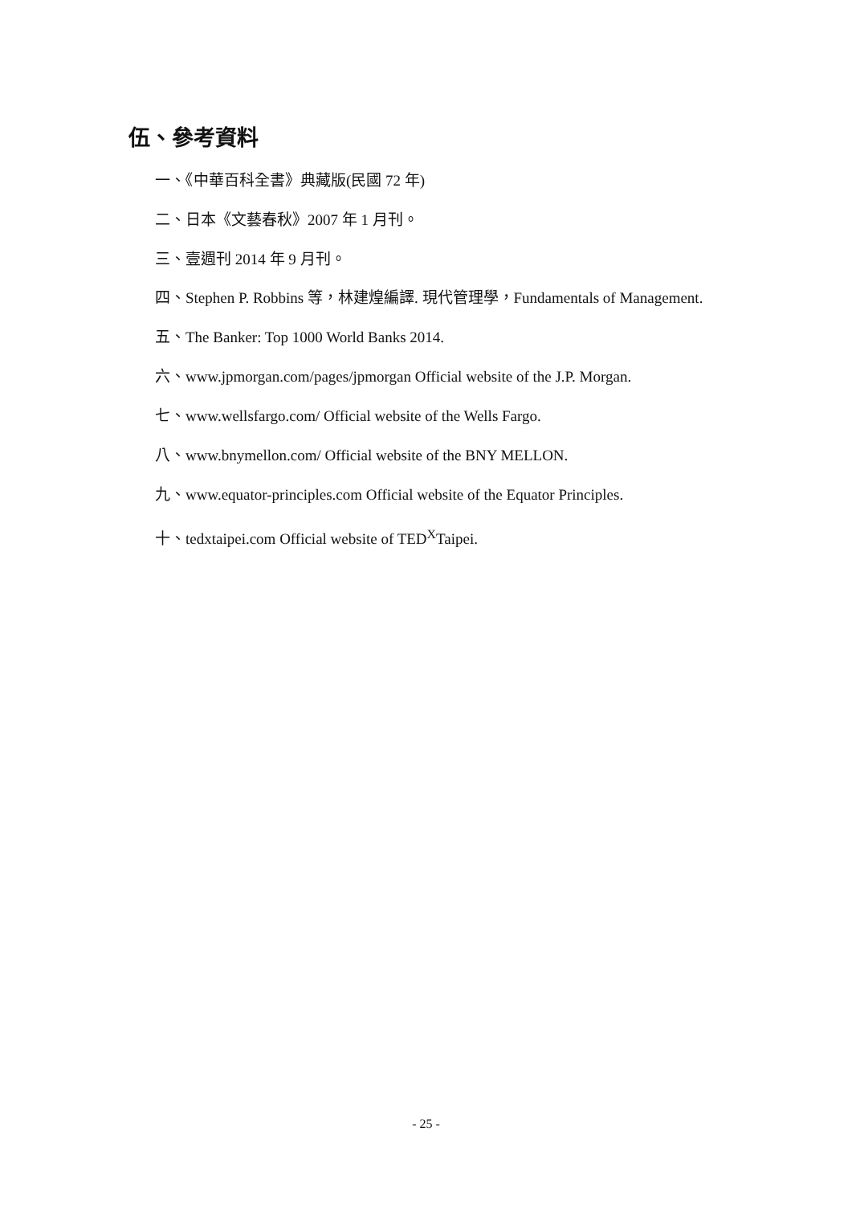伍、參考資料
一、《中華百科全書》典藏版(民國 72 年)
二、日本《文藝春秋》2007 年 1 月刊。
三、壹週刊 2014 年 9 月刊。
四、Stephen P. Robbins 等，林建煌編譯. 現代管理學，Fundamentals of Management.
五、The Banker: Top 1000 World Banks 2014.
六、www.jpmorgan.com/pages/jpmorgan Official website of the J.P. Morgan.
七、www.wellsfargo.com/ Official website of the Wells Fargo.
八、www.bnymellon.com/ Official website of the BNY MELLON.
九、www.equator-principles.com Official website of the Equator Principles.
十、tedxtaipei.com Official website of TED<sup>X</sup>Taipei.
- 25 -